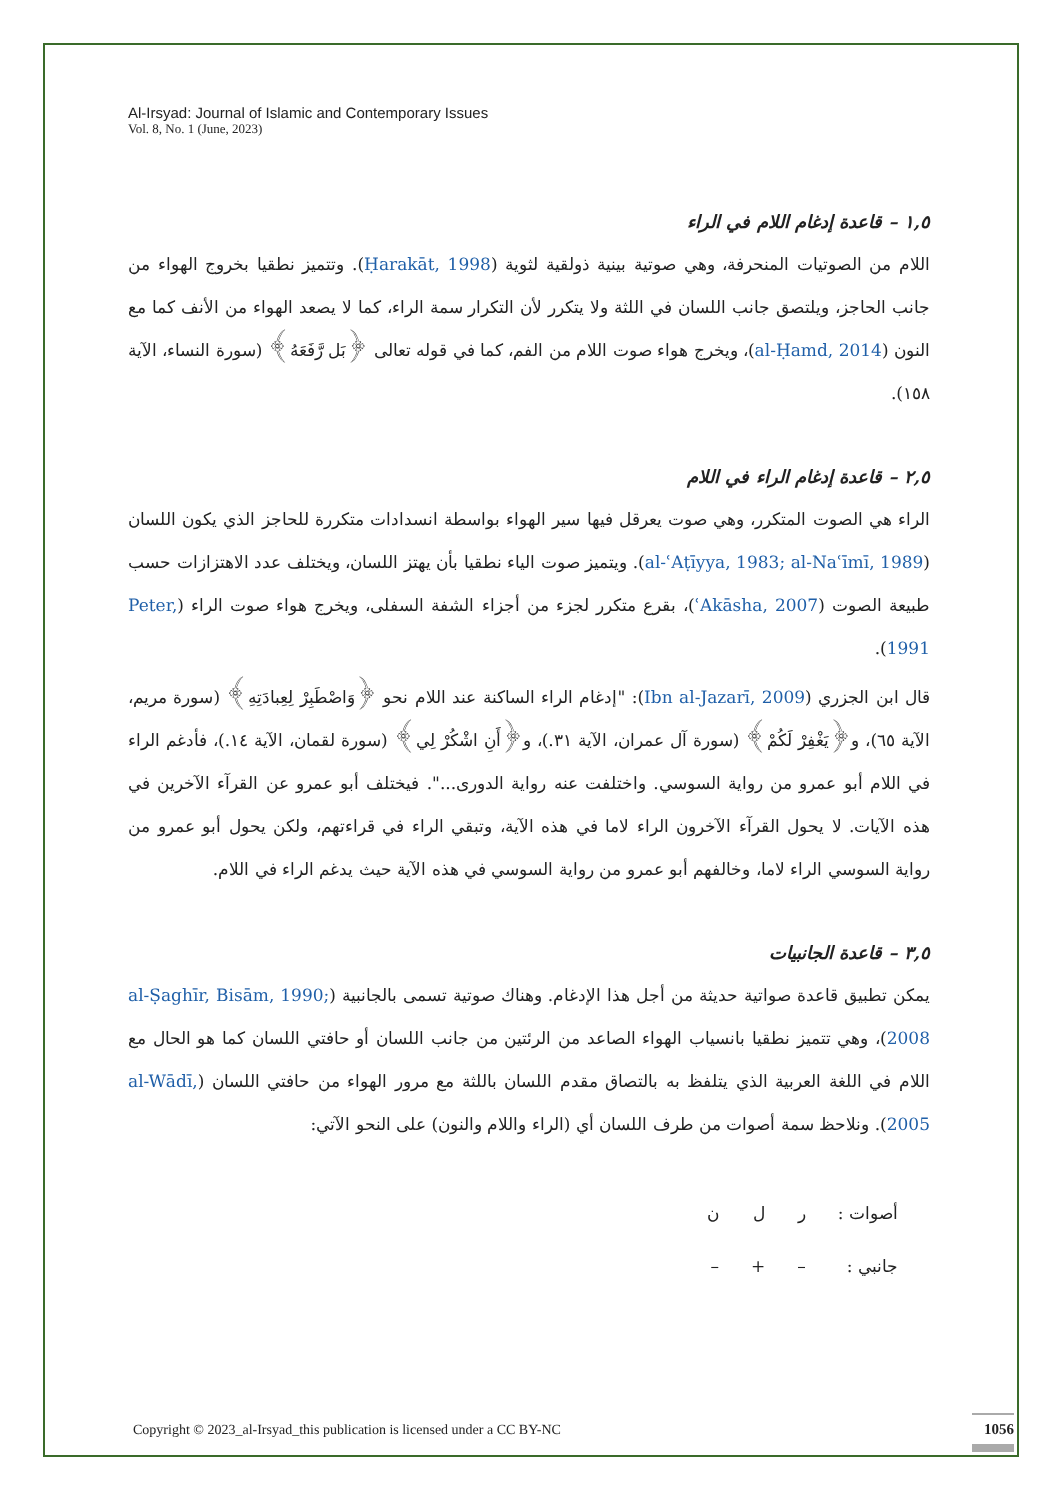Al-Irsyad: Journal of Islamic and Contemporary Issues
Vol. 8, No. 1 (June, 2023)
١,٥ – قاعدة إدغام اللام في الراء
اللام من الصوتيات المنحرفة، وهي صوتية بينية ذولقية لثوية (Ḥarakāt, 1998). وتتميز نطقيا بخروج الهواء من جانب الحاجز، ويلتصق جانب اللسان في اللثة ولا يتكرر لأن التكرار سمة الراء، كما لا يصعد الهواء من الأنف كما مع النون (al-Ḥamd, 2014)، ويخرج هواء صوت اللام من الفم، كما في قوله تعالى ﴿بَل رَّفَعَهُ﴾ (سورة النساء، الآية ١٥٨).
٢,٥ – قاعدة إدغام الراء في اللام
الراء هي الصوت المتكرر، وهي صوت يعرقل فيها سير الهواء بواسطة انسدادات متكررة للحاجز الذي يكون اللسان (al-ʿAṭīyya, 1983; al-Naʿīmī, 1989). ويتميز صوت الياء نطقيا بأن يهتز اللسان، ويختلف عدد الاهتزازات حسب طبيعة الصوت (ʿAkāsha, 2007)، بقرع متكرر لجزء من أجزاء الشفة السفلى، ويخرج هواء صوت الراء (Peter, 1991).
قال ابن الجزري (Ibn al-Jazarī, 2009): "إدغام الراء الساكنة عند اللام نحو ﴿وَاصْطَبِرْ لِعِبادَتِهِ﴾ (سورة مريم، الآية ٦٥)، و﴿يَغْفِرْ لَكُمْ﴾ (سورة آل عمران، الآية ٣١.)، و﴿أَنِ اشْكُرْ لِي﴾ (سورة لقمان، الآية ١٤.)، فأدغم الراء في اللام أبو عمرو من رواية السوسي. واختلفت عنه رواية الدورى...". فيختلف أبو عمرو عن القرآء الآخرين في هذه الآيات. لا يحول القرآء الآخرون الراء لاما في هذه الآية، وتبقي الراء في قراءتهم، ولكن يحول أبو عمرو من رواية السوسي الراء لاما، وخالفهم أبو عمرو من رواية السوسي في هذه الآية حيث يدغم الراء في اللام.
٣,٥ – قاعدة الجانبيات
يمكن تطبيق قاعدة صواتية حديثة من أجل هذا الإدغام. وهناك صوتية تسمى بالجانبية (al-Ṣaghīr, Bisām, 1990; 2008)، وهي تتميز نطقيا بانسياب الهواء الصاعد من الرئتين من جانب اللسان أو حافتي اللسان كما هو الحال مع اللام في اللغة العربية الذي يتلفظ به بالتصاق مقدم اللسان باللثة مع مرور الهواء من حافتي اللسان (al-Wādī, 2005). ونلاحظ سمة أصوات من طرف اللسان أي (الراء واللام والنون) على النحو الآتي:
| أصوات : | ر | ل | ن |
| جانبي : | – | + | – |
Copyright © 2023_al-Irsyad_this publication is licensed under a CC BY-NC
1056